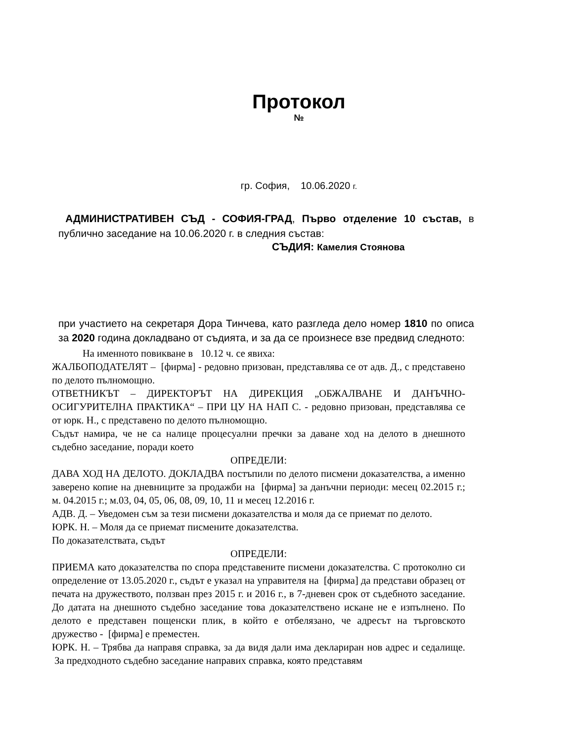Протокол
№
гр. София, 10.06.2020 г.
АДМИНИСТРАТИВЕН СЪД - СОФИЯ-ГРАД, Първо отделение 10 състав, в публично заседание на 10.06.2020 г. в следния състав:
СЪДИЯ: Камелия Стоянова
при участието на секретаря Дора Тинчева, като разгледа дело номер 1810 по описа за 2020 година докладвано от съдията, и за да се произнесе взе предвид следното:
На именното повикване в 10.12 ч. се явиха:
ЖАЛБОПОДАТЕЛЯТ – [фирма] - редовно призован, представлява се от адв. Д., с представено по делото пълномощно.
ОТВЕТНИКЪТ – ДИРЕКТОРЪТ НА ДИРЕКЦИЯ „ОБЖАЛВАНЕ И ДАНЪЧНО-ОСИГУРИТЕЛНА ПРАКТИКА“ – ПРИ ЦУ НА НАП С. - редовно призован, представлява се от юрк. Н., с представено по делото пълномощно.
Съдът намира, че не са налице процесуални пречки за даване ход на делото в днешното съдебно заседание, поради което
ОПРЕДЕЛИ:
ДАВА ХОД НА ДЕЛОТО. ДОКЛАДВА постъпили по делото писмени доказателства, а именно заверено копие на дневниците за продажби на [фирма] за данъчни периоди: месец 02.2015 г.; м. 04.2015 г.; м.03, 04, 05, 06, 08, 09, 10, 11 и месец 12.2016 г.
АДВ. Д. – Уведомен съм за тези писмени доказателства и моля да се приемат по делото.
ЮРК. Н. – Моля да се приемат писмените доказателства.
По доказателствата, съдът
ОПРЕДЕЛИ:
ПРИЕМА като доказателства по спора представените писмени доказателства. С протоколно си определение от 13.05.2020 г., съдът е указал на управителя на [фирма] да представи образец от печата на дружеството, ползван през 2015 г. и 2016 г., в 7-дневен срок от съдебното заседание. До датата на днешното съдебно заседание това доказателствено искане не е изпълнено. По делото е представен пощенски плик, в който е отбелязано, че адресът на търговското дружество - [фирма] е преместен.
ЮРК. Н. – Трябва да направя справка, за да видя дали има деклариран нов адрес и седалище. За предходното съдебно заседание направих справка, която представям